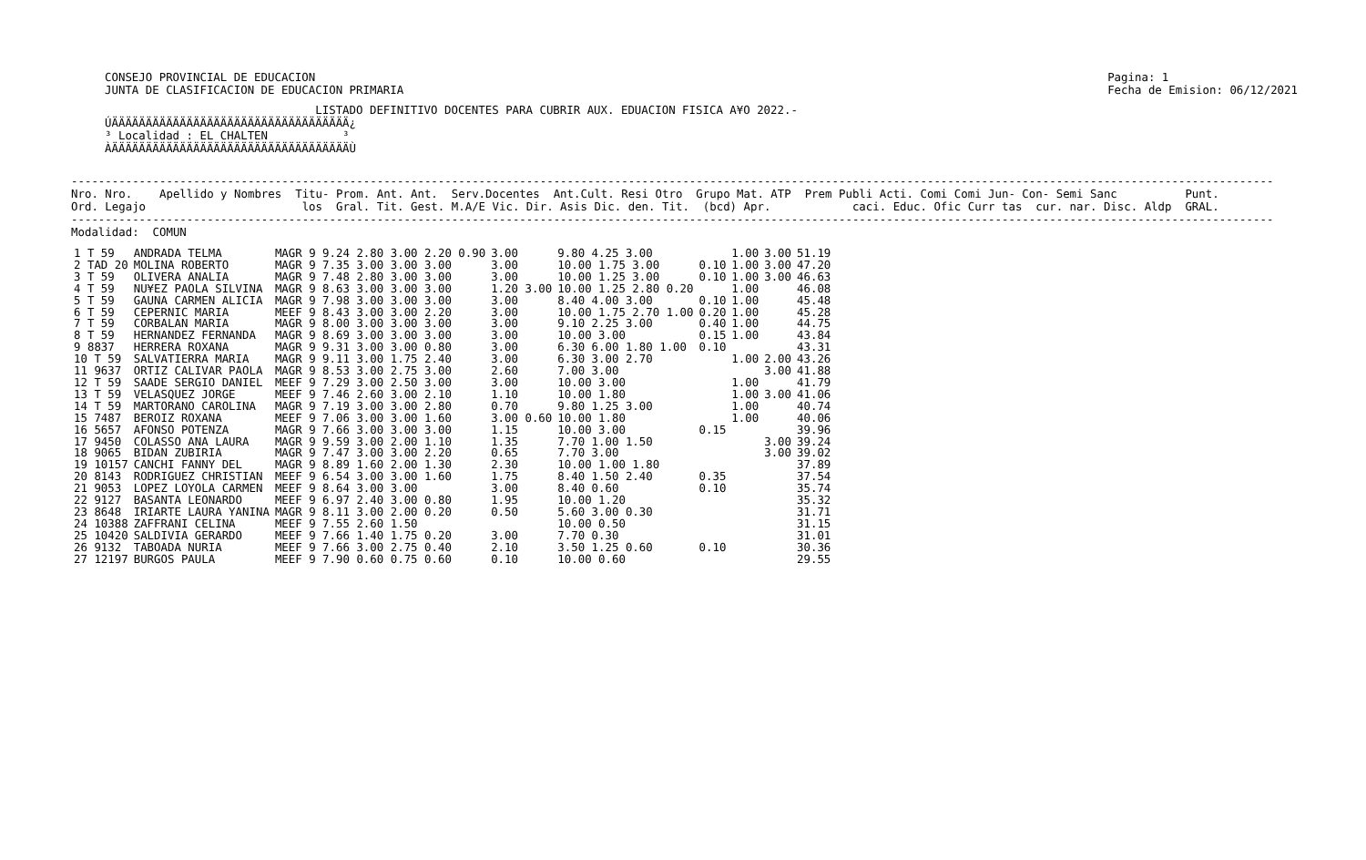CONSEJO PROVINCIAL DE EDUCACION
JUNTA DE CLASIFICACION DE EDUCACION PRIMARIA
Pagina: 1
Fecha de Emision: 06/12/2021
                               LISTADO DEFINITIVO DOCENTES PARA CUBRIR AUX. EDUACION FISICA A¥O 2022.-
ÚÄÄÄÄÄÄÄÄÄÄÄÄÄÄÄÄÄÄÄÄÄÄÄÄÄÄÄÄÄÄÄÄÄÄÄ¿
³ Localidad : EL CHALTEN           ³
ÀÄÄÄÄÄÄÄÄÄÄÄÄÄÄÄÄÄÄÄÄÄÄÄÄÄÄÄÄÄÄÄÄÄÄÄÙ
---------------------------------------------------------------------------------------------------------------------------------------------------------------------------------
Nro. Nro.    Apellido y Nombres  Titu- Prom. Ant. Ant.  Serv.Docentes  Ant.Cult. Resi Otro  Grupo Mat. ATP  Prem Publi Acti. Comi Comi Jun- Con- Semi Sanc          Punt.
Ord. Legajo                       los  Gral. Tit. Gest. M.A/E Vic. Dir. Asis Dic. den. Tit.  (bcd) Apr.            caci. Educ. Ofic Curr tas  cur. nar. Disc. Aldp  GRAL.
---------------------------------------------------------------------------------------------------------------------------------------------------------------------------------
Modalidad:  COMUN
| 1 T 59 | ANDRADA TELMA | MAGR 9 9.24 2.80 3.00 2.20 0.90 | 3.00 | 9.80 4.25 3.00 | | 1.00 | 3.00 | 51.19 |
| 2 TAD 20 | MOLINA ROBERTO | MAGR 9 7.35 3.00 3.00 3.00 | 3.00 | 10.00 1.75 3.00 | 0.10 | 1.00 | 3.00 | 47.20 |
| 3 T 59 | OLIVERA ANALIA | MAGR 9 7.48 2.80 3.00 3.00 | 3.00 | 10.00 1.25 3.00 | 0.10 | 1.00 | 3.00 | 46.63 |
| 4 T 59 | NU¥EZ PAOLA SILVINA | MAGR 9 8.63 3.00 3.00 3.00 | 1.20 3.00 | 10.00 1.25 2.80 0.20 | | 1.00 | | 46.08 |
| 5 T 59 | GAUNA CARMEN ALICIA | MAGR 9 7.98 3.00 3.00 3.00 | 3.00 | 8.40 4.00 3.00 | 0.10 | 1.00 | | 45.48 |
| 6 T 59 | CEPERNIC MARIA | MEEF 9 8.43 3.00 3.00 2.20 | 3.00 | 10.00 1.75 2.70 1.00 | 0.20 | 1.00 | | 45.28 |
| 7 T 59 | CORBALAN MARIA | MAGR 9 8.00 3.00 3.00 3.00 | 3.00 | 9.10 2.25 3.00 | 0.40 | 1.00 | | 44.75 |
| 8 T 59 | HERNANDEZ FERNANDA | MAGR 9 8.69 3.00 3.00 3.00 | 3.00 | 10.00 3.00 | 0.15 | 1.00 | | 43.84 |
| 9 8837 | HERRERA ROXANA | MAGR 9 9.31 3.00 3.00 0.80 | 3.00 | 6.30 6.00 1.80 1.00 | 0.10 | | | 43.31 |
| 10 T 59 | SALVATIERRA MARIA | MAGR 9 9.11 3.00 1.75 2.40 | 3.00 | 6.30 3.00 2.70 | | 1.00 | 2.00 | 43.26 |
| 11 9637 | ORTIZ CALIVAR PAOLA | MAGR 9 8.53 3.00 2.75 3.00 | 2.60 | 7.00 3.00 | | | 3.00 | 41.88 |
| 12 T 59 | SAADE SERGIO DANIEL | MEEF 9 7.29 3.00 2.50 3.00 | 3.00 | 10.00 3.00 | | 1.00 | | 41.79 |
| 13 T 59 | VELASQUEZ JORGE | MEEF 9 7.46 2.60 3.00 2.10 | 1.10 | 10.00 1.80 | | 1.00 | 3.00 | 41.06 |
| 14 T 59 | MARTORANO CAROLINA | MAGR 9 7.19 3.00 3.00 2.80 | 0.70 | 9.80 1.25 3.00 | | 1.00 | | 40.74 |
| 15 7487 | BEROIZ ROXANA | MEEF 9 7.06 3.00 3.00 1.60 | 3.00 0.60 | 10.00 1.80 | | 1.00 | | 40.06 |
| 16 5657 | AFONSO POTENZA | MAGR 9 7.66 3.00 3.00 3.00 | 1.15 | 10.00 3.00 | 0.15 | | | 39.96 |
| 17 9450 | COLASSO ANA LAURA | MAGR 9 9.59 3.00 2.00 1.10 | 1.35 | 7.70 1.00 1.50 | | | 3.00 | 39.24 |
| 18 9065 | BIDAN ZUBIRIA | MAGR 9 7.47 3.00 3.00 2.20 | 0.65 | 7.70 3.00 | | | 3.00 | 39.02 |
| 19 10157 | CANCHI FANNY DEL | MAGR 9 8.89 1.60 2.00 1.30 | 2.30 | 10.00 1.00 1.80 | | | | 37.89 |
| 20 8143 | RODRIGUEZ CHRISTIAN | MEEF 9 6.54 3.00 3.00 1.60 | 1.75 | 8.40 1.50 2.40 | 0.35 | | | 37.54 |
| 21 9053 | LOPEZ LOYOLA CARMEN | MEEF 9 8.64 3.00 3.00 | 3.00 | 8.40 0.60 | 0.10 | | | 35.74 |
| 22 9127 | BASANTA LEONARDO | MEEF 9 6.97 2.40 3.00 0.80 | 1.95 | 10.00 1.20 | | | | 35.32 |
| 23 8648 | IRIARTE LAURA YANINA | MAGR 9 8.11 3.00 2.00 0.20 | 0.50 | 5.60 3.00 0.30 | | | | 31.71 |
| 24 10388 | ZAFFRANI CELINA | MEEF 9 7.55 2.60 1.50 | | 10.00 0.50 | | | | 31.15 |
| 25 10420 | SALDIVIA GERARDO | MEEF 9 7.66 1.40 1.75 0.20 | 3.00 | 7.70 0.30 | | | | 31.01 |
| 26 9132 | TABOADA NURIA | MEEF 9 7.66 3.00 2.75 0.40 | 2.10 | 3.50 1.25 0.60 | 0.10 | | | 30.36 |
| 27 12197 | BURGOS PAULA | MEEF 9 7.90 0.60 0.75 0.60 | 0.10 | 10.00 0.60 | | | | 29.55 |